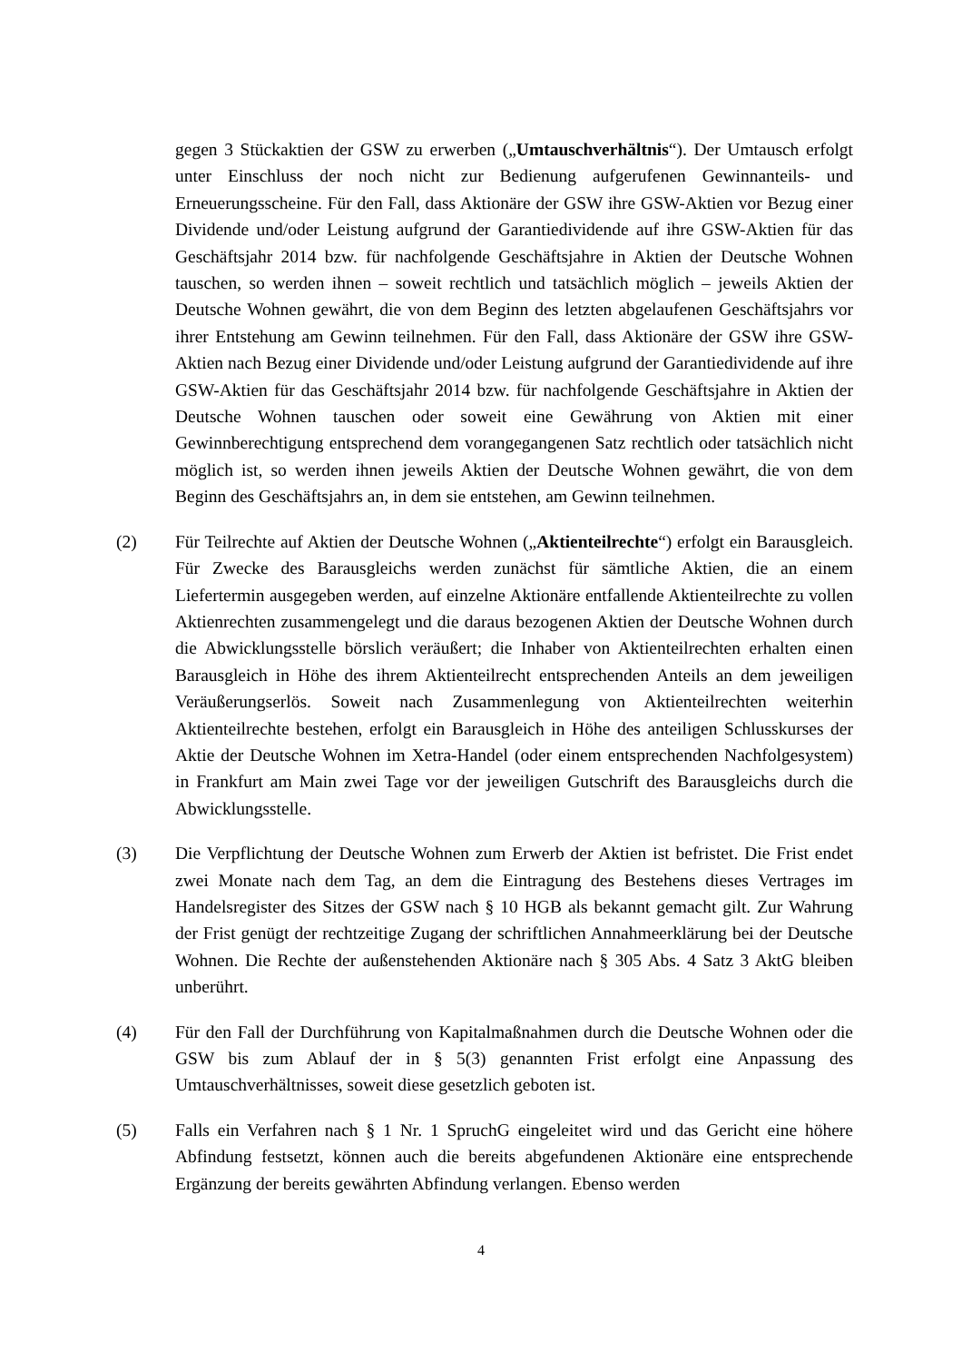gegen 3 Stückaktien der GSW zu erwerben („Umtauschverhältnis“). Der Umtausch erfolgt unter Einschluss der noch nicht zur Bedienung aufgerufenen Gewinnanteils- und Erneuerungsscheine. Für den Fall, dass Aktionäre der GSW ihre GSW-Aktien vor Bezug einer Dividende und/oder Leistung aufgrund der Garantiedividende auf ihre GSW-Aktien für das Geschäftsjahr 2014 bzw. für nachfolgende Geschäftsjahre in Aktien der Deutsche Wohnen tauschen, so werden ihnen – soweit rechtlich und tatsächlich möglich – jeweils Aktien der Deutsche Wohnen gewährt, die von dem Beginn des letzten abgelaufenen Geschäftsjahrs vor ihrer Entstehung am Gewinn teilnehmen. Für den Fall, dass Aktionäre der GSW ihre GSW-Aktien nach Bezug einer Dividende und/oder Leistung aufgrund der Garantiedividende auf ihre GSW-Aktien für das Geschäftsjahr 2014 bzw. für nachfolgende Geschäftsjahre in Aktien der Deutsche Wohnen tauschen oder soweit eine Gewährung von Aktien mit einer Gewinnberechtigung entsprechend dem vorangegangenen Satz rechtlich oder tatsächlich nicht möglich ist, so werden ihnen jeweils Aktien der Deutsche Wohnen gewährt, die von dem Beginn des Geschäftsjahrs an, in dem sie entstehen, am Gewinn teilnehmen.
(2) Für Teilrechte auf Aktien der Deutsche Wohnen („Aktienteilrechte“) erfolgt ein Barausgleich. Für Zwecke des Barausgleichs werden zunächst für sämtliche Aktien, die an einem Liefertermin ausgegeben werden, auf einzelne Aktionäre entfallende Aktienteilrechte zu vollen Aktienrechten zusammengelegt und die daraus bezogenen Aktien der Deutsche Wohnen durch die Abwicklungsstelle börslich veräußert; die Inhaber von Aktienteilrechten erhalten einen Barausgleich in Höhe des ihrem Aktienteilrecht entsprechenden Anteils an dem jeweiligen Veräußerungserlös. Soweit nach Zusammenlegung von Aktienteilrechten weiterhin Aktienteilrechte bestehen, erfolgt ein Barausgleich in Höhe des anteiligen Schlusskurses der Aktie der Deutsche Wohnen im Xetra-Handel (oder einem entsprechenden Nachfolgesystem) in Frankfurt am Main zwei Tage vor der jeweiligen Gutschrift des Barausgleichs durch die Abwicklungsstelle.
(3) Die Verpflichtung der Deutsche Wohnen zum Erwerb der Aktien ist befristet. Die Frist endet zwei Monate nach dem Tag, an dem die Eintragung des Bestehens dieses Vertrages im Handelsregister des Sitzes der GSW nach § 10 HGB als bekannt gemacht gilt. Zur Wahrung der Frist genügt der rechtzeitige Zugang der schriftlichen Annahmeerklärung bei der Deutsche Wohnen. Die Rechte der außenstehenden Aktionäre nach § 305 Abs. 4 Satz 3 AktG bleiben unberührt.
(4) Für den Fall der Durchführung von Kapitalmaßnahmen durch die Deutsche Wohnen oder die GSW bis zum Ablauf der in § 5(3) genannten Frist erfolgt eine Anpassung des Umtauschverhältnisses, soweit diese gesetzlich geboten ist.
(5) Falls ein Verfahren nach § 1 Nr. 1 SpruchG eingeleitet wird und das Gericht eine höhere Abfindung festsetzt, können auch die bereits abgefundenen Aktionäre eine entsprechende Ergänzung der bereits gewährten Abfindung verlangen. Ebenso werden
4